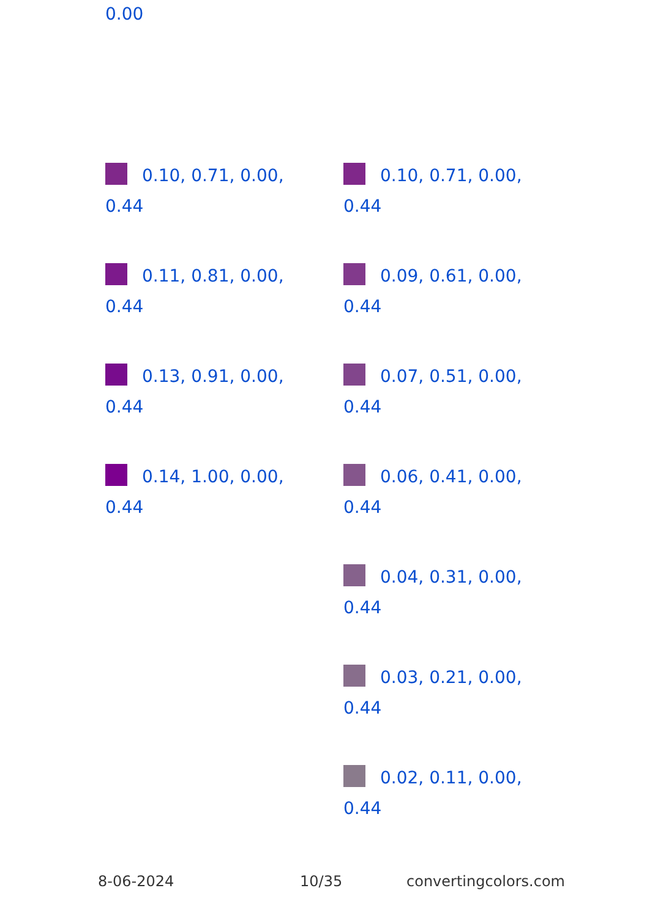0.00
0.10, 0.71, 0.00, 0.44
0.11, 0.81, 0.00, 0.44
0.13, 0.91, 0.00, 0.44
0.14, 1.00, 0.00, 0.44
0.10, 0.71, 0.00, 0.44
0.09, 0.61, 0.00, 0.44
0.07, 0.51, 0.00, 0.44
0.06, 0.41, 0.00, 0.44
0.04, 0.31, 0.00, 0.44
0.03, 0.21, 0.00, 0.44
0.02, 0.11, 0.00, 0.44
8-06-2024 10/35 convertingcolors.com